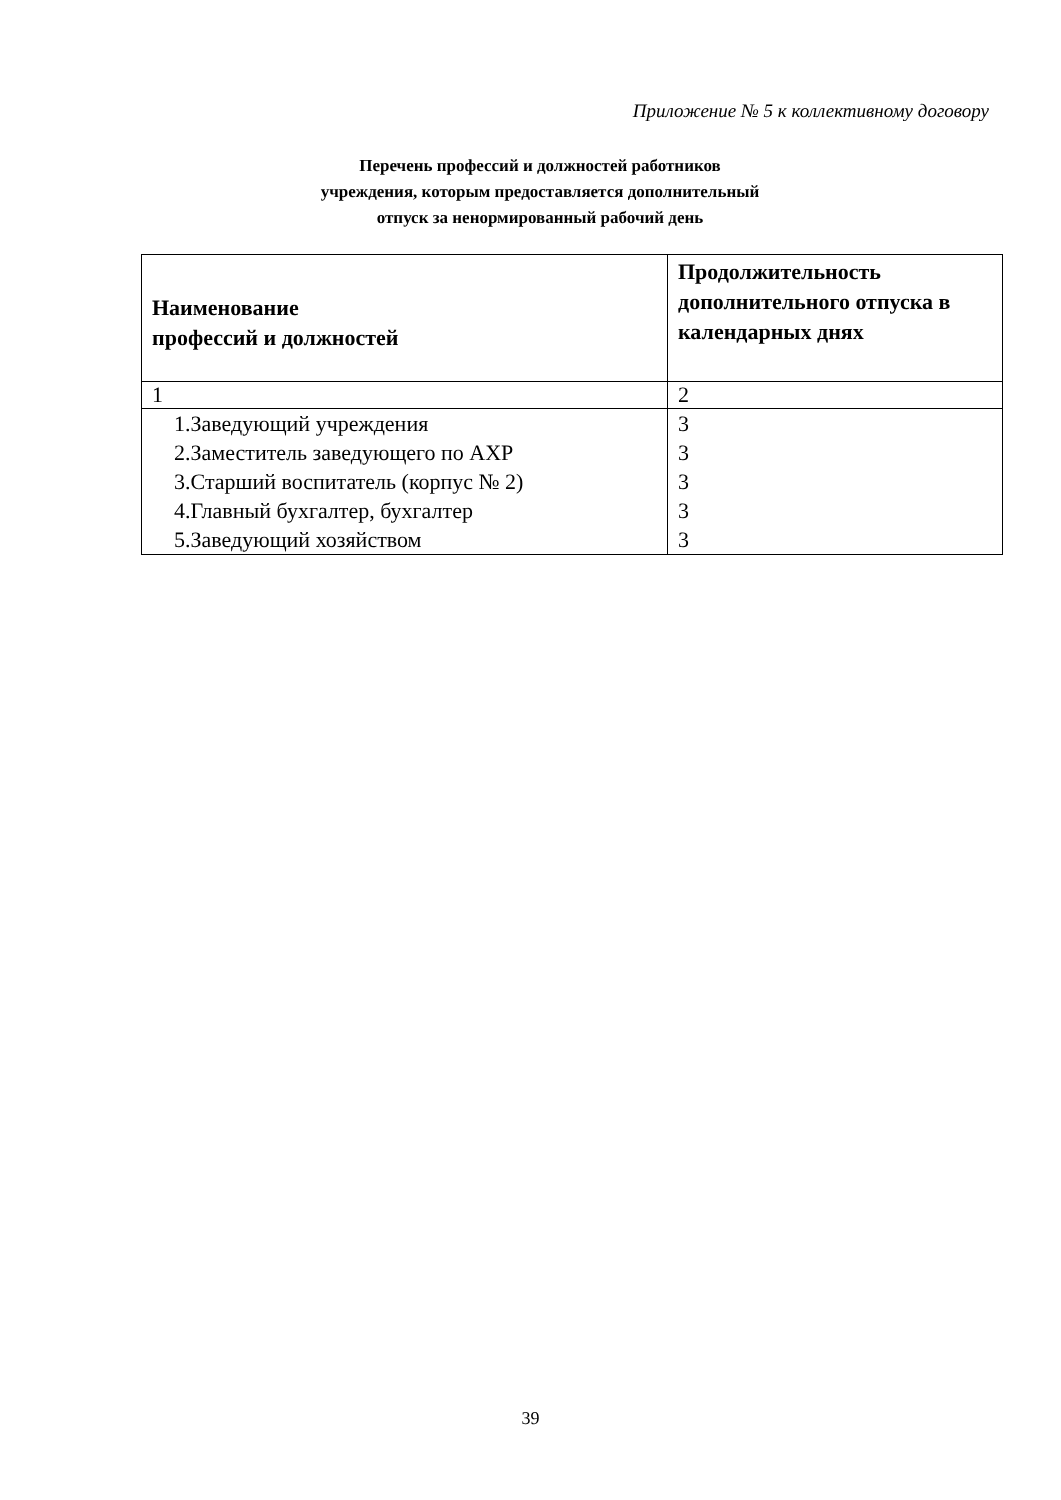Приложение № 5 к коллективному договору
Перечень профессий и должностей работников
учреждения, которым предоставляется дополнительный
отпуск за ненормированный рабочий день
| Наименование профессий и должностей | Продолжительность дополнительного отпуска в календарных днях |
| --- | --- |
| 1 | 2 |
| 1.Заведующий учреждения 2.Заместитель заведующего по АХР 3.Старший воспитатель (корпус № 2) 4.Главный бухгалтер, бухгалтер 5.Заведующий хозяйством | 3 3 3 3 3 |
39